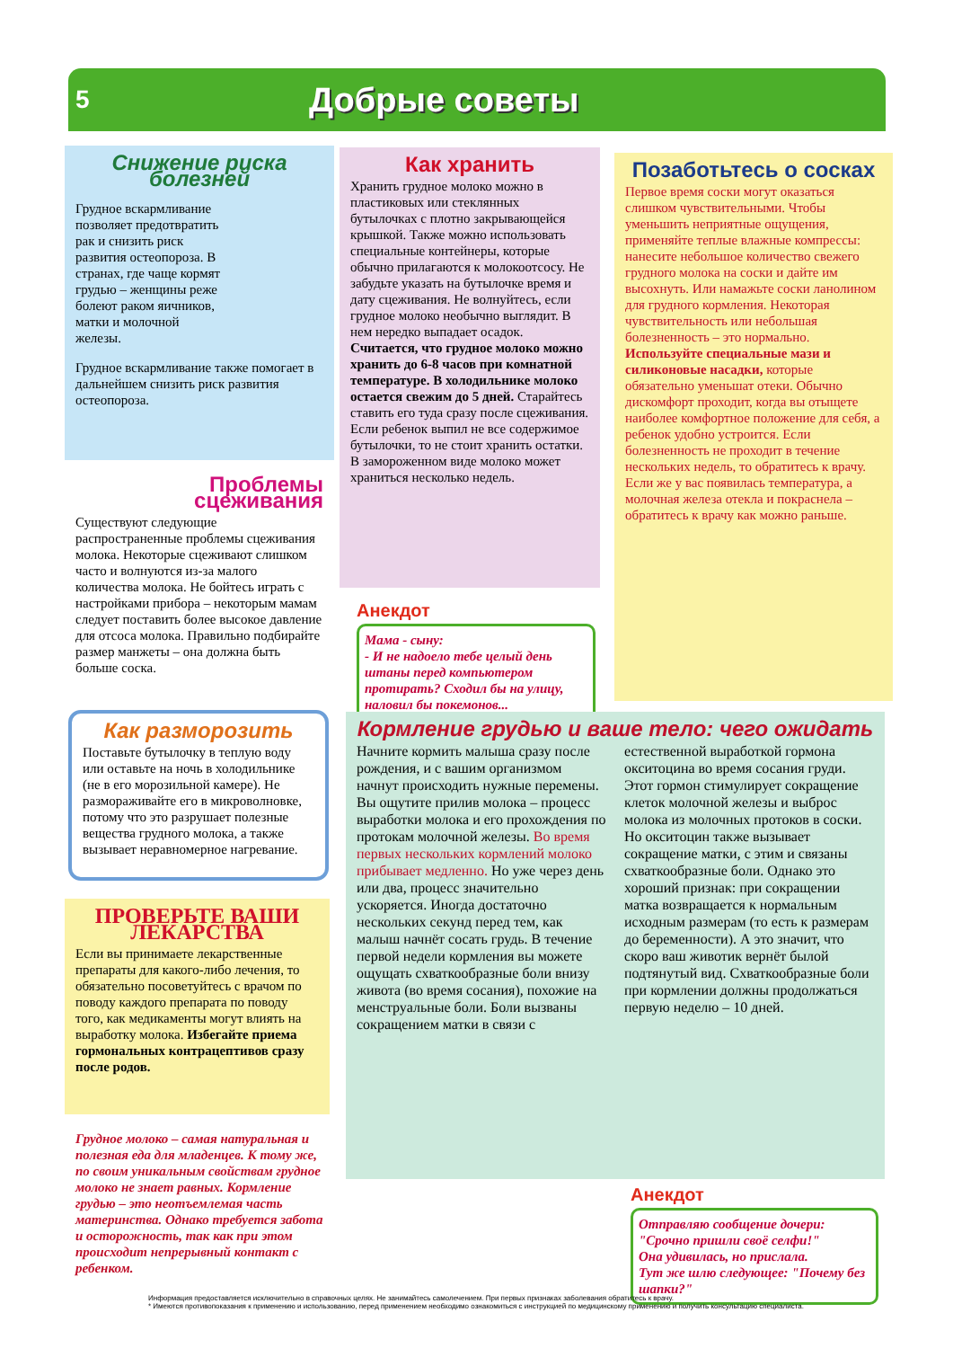5 Добрые советы
Снижение риска болезней
Грудное вскармливание позволяет предотвратить рак и снизить риск развития остеопороза. В странах, где чаще кормят грудью – женщины реже болеют раком яичников, матки и молочной железы.
Грудное вскармливание также помогает в дальнейшем снизить риск развития остеопороза.
Как хранить
Хранить грудное молоко можно в пластиковых или стеклянных бутылочках с плотно закрывающейся крышкой. Также можно использовать специальные контейнеры, которые обычно прилагаются к молокоотсосу. Не забудьте указать на бутылочке время и дату сцеживания. Не волнуйтесь, если грудное молоко необычно выглядит. В нем нередко выпадает осадок. Считается, что грудное молоко можно хранить до 6-8 часов при комнатной температуре. В холодильнике молоко остается свежим до 5 дней. Старайтесь ставить его туда сразу после сцеживания. Если ребенок выпил не все содержимое бутылочки, то не стоит хранить остатки. В замороженном виде молоко может храниться несколько недель.
Позаботьтесь о сосках
Первое время соски могут оказаться слишком чувствительными. Чтобы уменьшить неприятные ощущения, применяйте теплые влажные компрессы: нанесите небольшое количество свежего грудного молока на соски и дайте им высохнуть. Или намажьте соски ланолином для грудного кормления. Некоторая чувствительность или небольшая болезненность – это нормально. Используйте специальные мази и силиконовые насадки, которые обязательно уменьшат отеки. Обычно дискомфорт проходит, когда вы отыщете наиболее комфортное положение для себя, а ребенок удобно устроится. Если болезненность не проходит в течение нескольких недель, то обратитесь к врачу. Если же у вас появилась температура, а молочная железа отекла и покраснела – обратитесь к врачу как можно раньше.
Проблемы сцеживания
Существуют следующие распространенные проблемы сцеживания молока. Некоторые сцеживают слишком часто и волнуются из-за малого количества молока. Не бойтесь играть с настройками прибора – некоторым мамам следует поставить более высокое давление для отсоса молока. Правильно подбирайте размер манжеты – она должна быть больше соска.
Анекдот
Мама - сыну:
- И не надоело тебе целый день штаны перед компьютером протирать? Сходил бы на улицу, наловил бы покемонов...
Как разморозить
Поставьте бутылочку в теплую воду или оставьте на ночь в холодильнике (не в его морозильной камере). Не размораживайте его в микроволновке, потому что это разрушает полезные вещества грудного молока, а также вызывает неравномерное нагревание.
ПРОВЕРЬТЕ ВАШИ ЛЕКАРСТВА
Если вы принимаете лекарственные препараты для какого-либо лечения, то обязательно посоветуйтесь с врачом по поводу каждого препарата по поводу того, как медикаменты могут влиять на выработку молока. Избегайте приема гормональных контрацептивов сразу после родов.
Грудное молоко – самая натуральная и полезная еда для младенцев. К тому же, по своим уникальным свойствам грудное молоко не знает равных. Кормление грудью – это неотъемлемая часть материнства. Однако требуется забота и осторожность, так как при этом происходит непрерывный контакт с ребенком.
Кормление грудью и ваше тело: чего ожидать
Начните кормить малыша сразу после рождения, и с вашим организмом начнут происходить нужные перемены. Вы ощутите прилив молока – процесс выработки молока и его прохождения по протокам молочной железы. Во время первых нескольких кормлений молоко прибывает медленно. Но уже через день или два, процесс значительно ускоряется. Иногда достаточно нескольких секунд перед тем, как малыш начнёт сосать грудь. В течение первой недели кормления вы можете ощущать схваткообразные боли внизу живота (во время сосания), похожие на менструальные боли. Боли вызваны сокращением матки в связи с естественной выработкой гормона окситоцина во время сосания груди. Этот гормон стимулирует сокращение клеток молочной железы и выброс молока из молочных протоков в соски. Но окситоцин также вызывает сокращение матки, с этим и связаны схваткообразные боли. Однако это хороший признак: при сокращении матка возвращается к нормальным исходным размерам (то есть к размерам до беременности). А это значит, что скоро ваш животик вернёт былой подтянутый вид. Схваткообразные боли при кормлении должны продолжаться первую неделю – 10 дней.
Анекдот
Отправляю сообщение дочери: "Срочно пришли своё селфи!"
Она удивилась, но прислала.
Тут же шлю следующее: "Почему без шапки?"
Информация предоставляется исключительно в справочных целях. Не занимайтесь самолечением. При первых признаках заболевания обратитесь к врачу.
* Имеются противопоказания к применению и использованию, перед применением необходимо ознакомиться с инструкцией по медицинскому применению и получить консультацию специалиста.